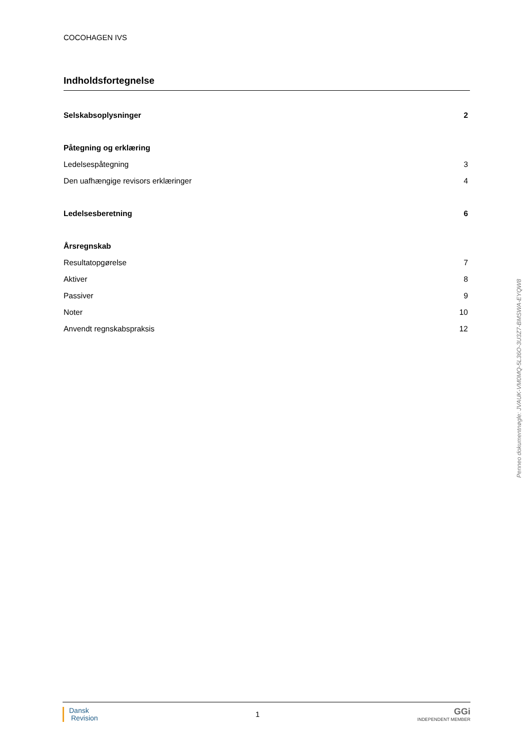COCOHAGEN IVS
Indholdsfortegnelse
Selskabsoplysninger 2
Påtegning og erklæring
Ledelsespåtegning 3
Den uafhængige revisors erklæringer 4
Ledelsesberetning 6
Årsregnskab
Resultatopgørelse 7
Aktiver 8
Passiver 9
Noter 10
Anvendt regnskabspraksis 12
Penneo dokumentnøgle: JVAUK-VM0MQ-5L36O-3U3Z7-BMSWA-EYQW8
Dansk
Revision
1
GGi
INDEPENDENT MEMBER